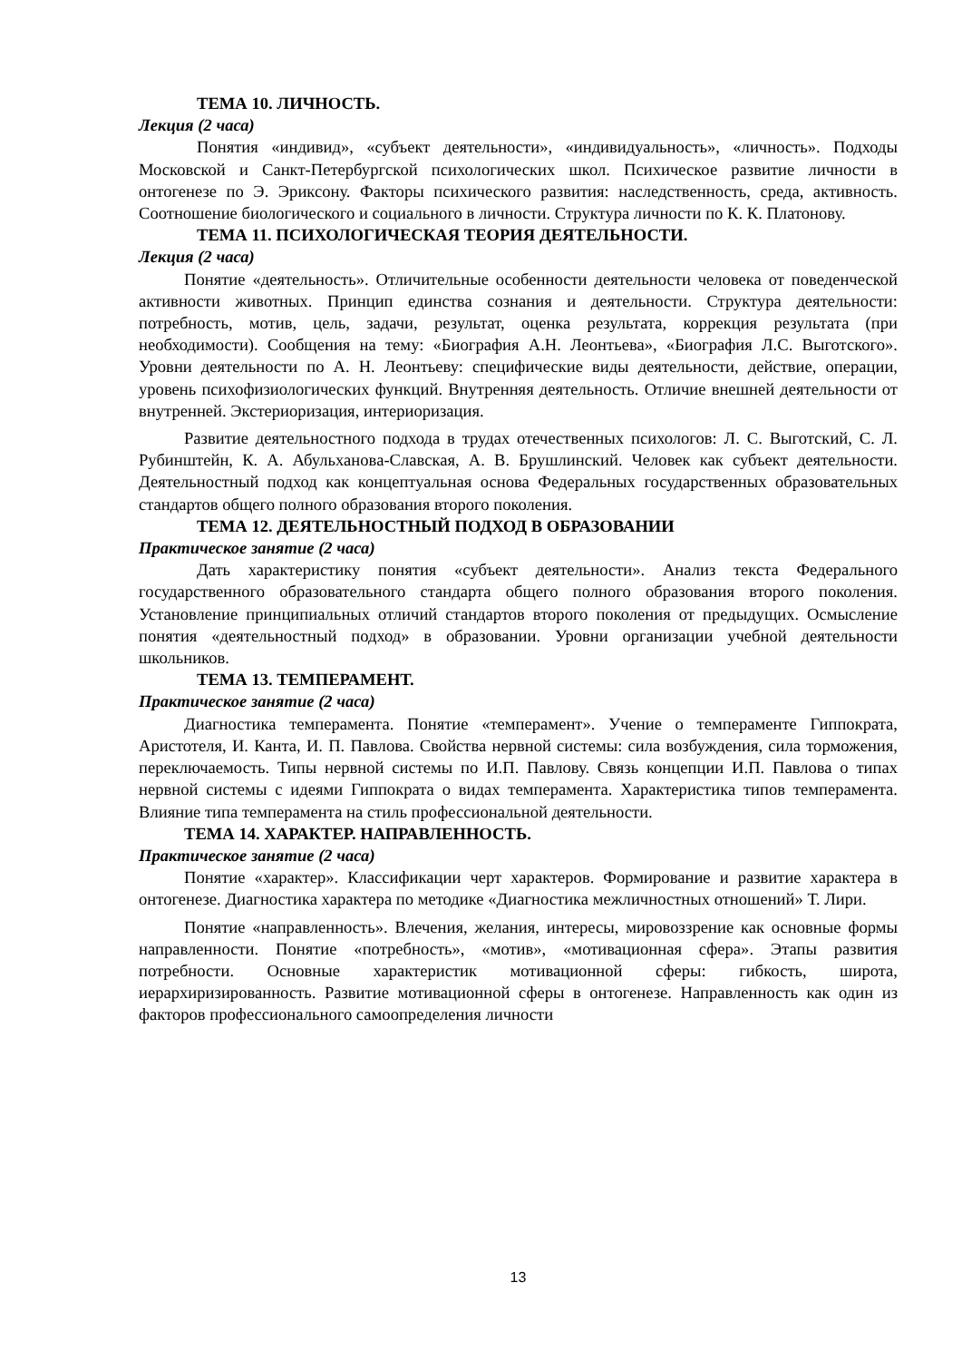ТЕМА 10. ЛИЧНОСТЬ.
Лекция (2 часа)
Понятия «индивид», «субъект деятельности», «индивидуальность», «личность». Подходы Московской и Санкт-Петербургской психологических школ. Психическое развитие личности в онтогенезе по Э. Эриксону. Факторы психического развития: наследственность, среда, активность. Соотношение биологического и социального в личности. Структура личности по К. К. Платонову.
ТЕМА 11. ПСИХОЛОГИЧЕСКАЯ ТЕОРИЯ ДЕЯТЕЛЬНОСТИ.
Лекция (2 часа)
Понятие «деятельность». Отличительные особенности деятельности человека от поведенческой активности животных. Принцип единства сознания и деятельности. Структура деятельности: потребность, мотив, цель, задачи, результат, оценка результата, коррекция результата (при необходимости). Сообщения на тему: «Биография А.Н. Леонтьева», «Биография Л.С. Выготского». Уровни деятельности по А. Н. Леонтьеву: специфические виды деятельности, действие, операции, уровень психофизиологических функций. Внутренняя деятельность. Отличие внешней деятельности от внутренней. Экстериоризация, интериоризация.
Развитие деятельностного подхода в трудах отечественных психологов: Л. С. Выготский, С. Л. Рубинштейн, К. А. Абульханова-Славская, А. В. Брушлинский. Человек как субъект деятельности. Деятельностный подход как концептуальная основа Федеральных государственных образовательных стандартов общего полного образования второго поколения.
ТЕМА 12. ДЕЯТЕЛЬНОСТНЫЙ ПОДХОД В ОБРАЗОВАНИИ
Практическое занятие (2 часа)
Дать характеристику понятия «субъект деятельности». Анализ текста Федерального государственного образовательного стандарта общего полного образования второго поколения. Установление принципиальных отличий стандартов второго поколения от предыдущих. Осмысление понятия «деятельностный подход» в образовании. Уровни организации учебной деятельности школьников.
ТЕМА 13. ТЕМПЕРАМЕНТ.
Практическое занятие (2 часа)
Диагностика темперамента. Понятие «темперамент». Учение о темпераменте Гиппократа, Аристотеля, И. Канта, И. П. Павлова. Свойства нервной системы: сила возбуждения, сила торможения, переключаемость. Типы нервной системы по И.П. Павлову. Связь концепции И.П. Павлова о типах нервной системы с идеями Гиппократа о видах темперамента. Характеристика типов темперамента. Влияние типа темперамента на стиль профессиональной деятельности.
ТЕМА 14. ХАРАКТЕР. НАПРАВЛЕННОСТЬ.
Практическое занятие (2 часа)
Понятие «характер». Классификации черт характеров. Формирование и развитие характера в онтогенезе. Диагностика характера по методике «Диагностика межличностных отношений» Т. Лири.
Понятие «направленность». Влечения, желания, интересы, мировоззрение как основные формы направленности. Понятие «потребность», «мотив», «мотивационная сфера». Этапы развития потребности. Основные характеристик мотивационной сферы: гибкость, широта, иерархиризированность. Развитие мотивационной сферы в онтогенезе. Направленность как один из факторов профессионального самоопределения личности
13